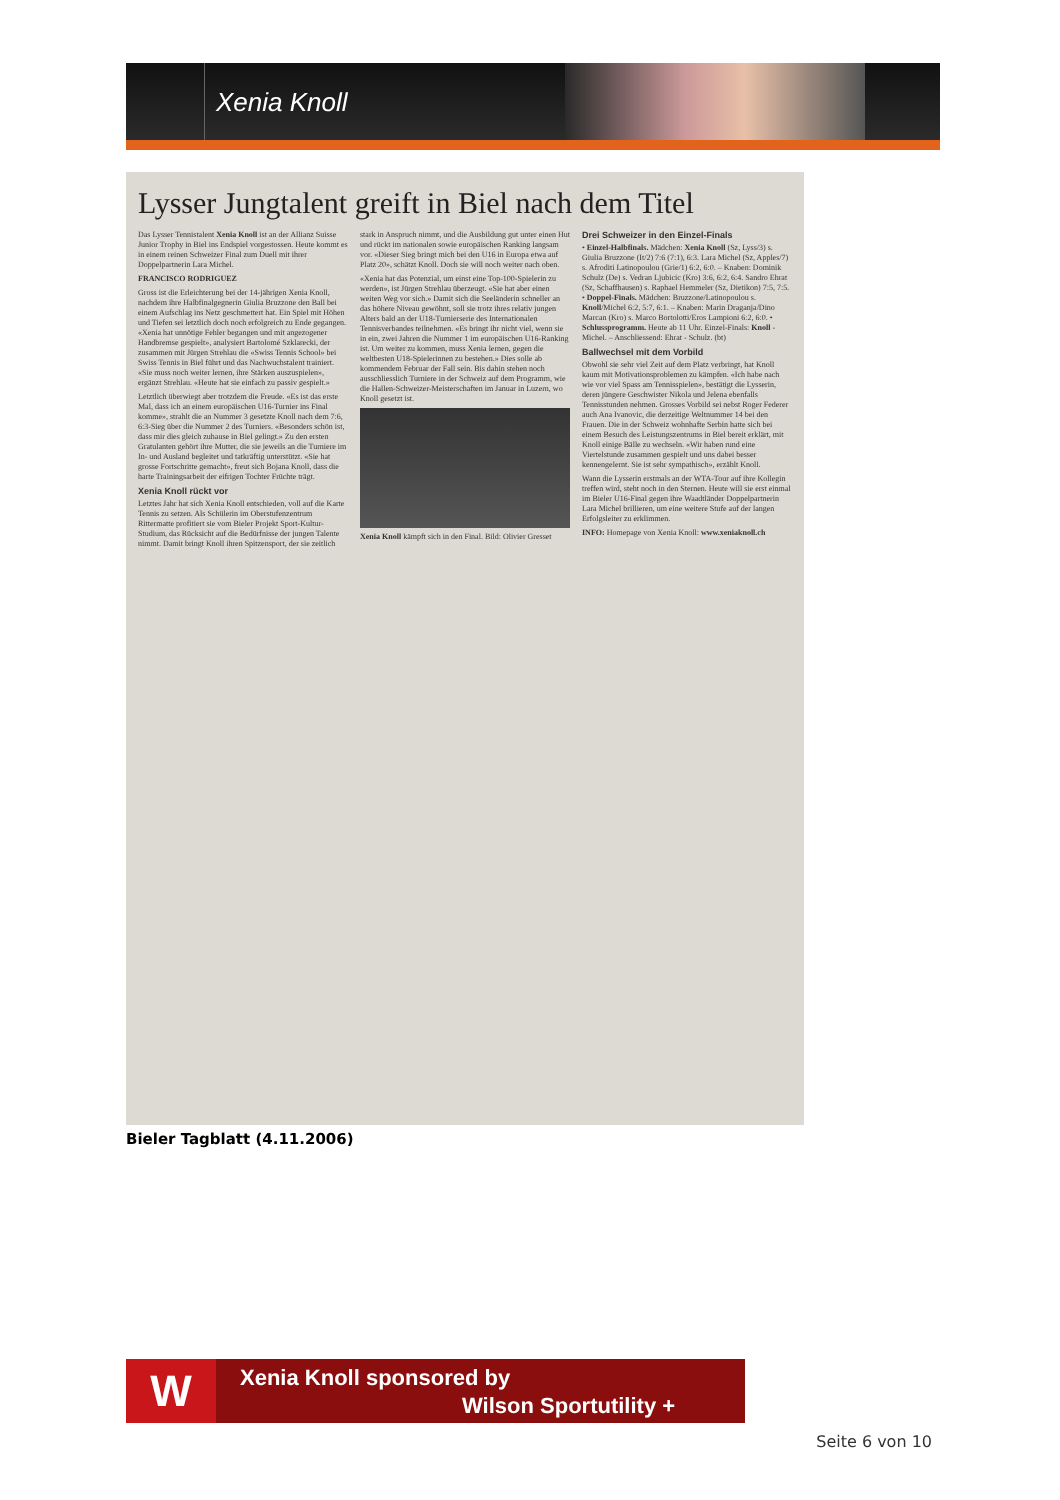Xenia Knoll
Lysser Jungtalent greift in Biel nach dem Titel
Das Lysser Tennistalent Xenia Knoll ist an der Allianz Suisse Junior Trophy in Biel ins Endspiel vorgestossen. Heute kommt es in einem reinen Schweizer Final zum Duell mit ihrer Doppelpartnerin Lara Michel.
FRANCISCO RODRIGUEZ
Gross ist die Erleichterung bei der 14-jährigen Xenia Knoll, nachdem ihre Halbfinalgegnerin Giulia Bruzzone den Ball bei einem Aufschlag ins Netz geschmettert hat. Ein Spiel mit Höhen und Tiefen sei letztlich doch noch erfolgreich zu Ende gegangen. «Xenia hat unnötige Fehler begangen und mit angezogener Handbremse gespielt», analysiert Bartolomé Szklarecki, der zusammen mit Jürgen Strehlau die «Swiss Tennis School» bei Swiss Tennis in Biel führt und das Nachwuchstalent trainiert. «Sie muss noch weiter lernen, ihre Stärken auszuspielen», ergänzt Strehlau. «Heute hat sie einfach zu passiv gespielt.»
Letztlich überwiegt aber trotzdem die Freude. «Es ist das erste Mal, dass ich an einem europäischen U16-Turnier ins Final komme», strahlt die an Nummer 3 gesetzte Knoll nach dem 7:6, 6:3-Sieg über die Nummer 2 des Turniers. «Besonders schön ist, dass mir dies gleich zuhause in Biel gelingt.» Zu den ersten Gratulanten gehört ihre Mutter, die sie jeweils an die Turniere im In- und Ausland begleitet und tatkräftig unterstützt. «Sie hat grosse Fortschritte gemacht», freut sich Bojana Knoll, dass die harte Trainingsarbeit der eifrigen Tochter Früchte trägt.
Xenia Knoll rückt vor
Letztes Jahr hat sich Xenia Knoll entschieden, voll auf die Karte Tennis zu setzen. Als Schülerin im Oberstufenzentrum Rittermatte profitiert sie vom Bieler Projekt Sport-Kultur-Studium, das Rücksicht auf die Bedürfnisse der jungen Talente nimmt. Damit bringt Knoll ihren Spitzensport, der sie zeitlich stark in Anspruch nimmt, und die Ausbildung gut unter einen Hut und rückt im nationalen sowie europäischen Ranking langsam vor. «Dieser Sieg bringt mich bei den U16 in Europa etwa auf Platz 20», schätzt Knoll. Doch sie will noch weiter nach oben.
«Xenia hat das Potenzial, um einst eine Top-100-Spielerin zu werden», ist Jürgen Strehlau überzeugt. «Sie hat aber einen weiten Weg vor sich.» Damit sich die Seeländerin schneller an das höhere Niveau gewöhnt, soll sie trotz ihres relativ jungen Alters bald an der U18-Turnierserie des Internationalen Tennisverbandes teilnehmen. «Es bringt ihr nicht viel, wenn sie in ein, zwei Jahren die Nummer 1 im europäischen U16-Ranking ist. Um weiter zu kommen, muss Xenia lernen, gegen die weltbesten U18-Spielerinnen zu bestehen.» Dies solle ab kommendem Februar der Fall sein. Bis dahin stehen noch ausschliesslich Turniere in der Schweiz auf dem Programm, wie die Hallen-Schweizer-Meisterschaften im Januar in Luzern, wo Knoll gesetzt ist.
Xenia Knoll kämpft sich in den Final. Bild: Olivier Gresset
Drei Schweizer in den Einzel-Finals
• Einzel-Halbfinals. Mädchen: Xenia Knoll (Sz, Lyss/3) s. Giulia Bruzzone (It/2) 7:6 (7:1), 6:3. Lara Michel (Sz, Apples/7) s. Afroditi Latinopoulou (Grie/1) 6:2, 6:0. – Knaben: Dominik Schulz (De) s. Vedran Ljubicic (Kro) 3:6, 6:2, 6:4. Sandro Ehrat (Sz, Schaffhausen) s. Raphael Hemmeler (Sz, Dietikon) 7:5, 7:5. • Doppel-Finals. Mädchen: Bruzzone/Latinopoulou s. Knoll/Michel 6:2, 5:7, 6:1. – Knaben: Marin Draganja/Dino Marcan (Kro) s. Marco Bortolotti/Eros Lampioni 6:2, 6:0. • Schlussprogramm. Heute ab 11 Uhr. Einzel-Finals: Knoll - Michel. – Anschliessend: Ehrat - Schulz. (bt)
Ballwechsel mit dem Vorbild
Obwohl sie sehr viel Zeit auf dem Platz verbringt, hat Knoll kaum mit Motivationsproblemen zu kämpfen. «Ich habe nach wie vor viel Spass am Tennisspielen», bestätigt die Lysserin, deren jüngere Geschwister Nikola und Jelena ebenfalls Tennisstunden nehmen. Grosses Vorbild sei nebst Roger Federer auch Ana Ivanovic, die derzeitige Weltnummer 14 bei den Frauen. Die in der Schweiz wohnhafte Serbin hatte sich bei einem Besuch des Leistungszentrums in Biel bereit erklärt, mit Knoll einige Bälle zu wechseln. «Wir haben rund eine Viertelstunde zusammen gespielt und uns dabei besser kennengelernt. Sie ist sehr sympathisch», erzählt Knoll.
Wann die Lysserin erstmals an der WTA-Tour auf ihre Kollegin treffen wird, steht noch in den Sternen. Heute will sie erst einmal im Bieler U16-Final gegen ihre Waadtländer Doppelpartnerin Lara Michel brillieren, um eine weitere Stufe auf der langen Erfolgsleiter zu erklimmen.
INFO: Homepage von Xenia Knoll: www.xeniaknoll.ch
Bieler Tagblatt (4.11.2006)
W Xenia Knoll sponsored by
Wilson Sportutility +
Seite 6 von 10